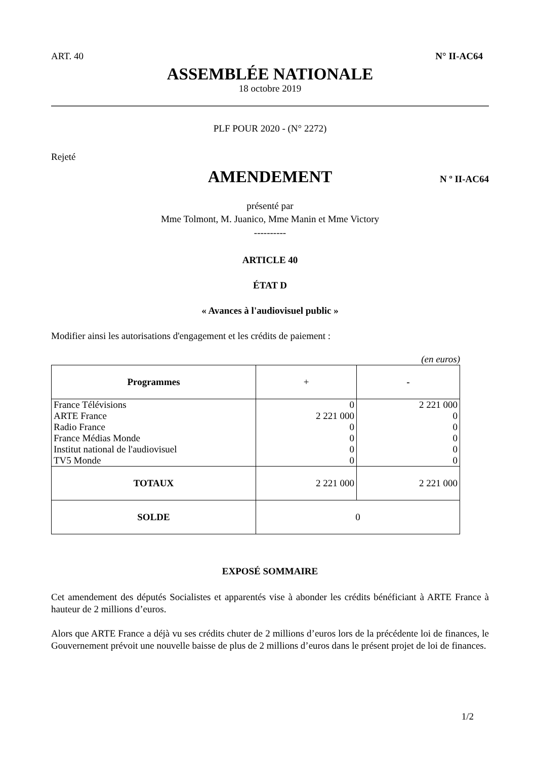ART. 40 N° II-AC64
ASSEMBLÉE NATIONALE
18 octobre 2019
PLF POUR 2020 - (N° 2272)
Rejeté
AMENDEMENT
N º II-AC64
présenté par
Mme Tolmont, M. Juanico, Mme Manin et Mme Victory
----------
ARTICLE 40
ÉTAT D
« Avances à l'audiovisuel public »
Modifier ainsi les autorisations d'engagement et les crédits de paiement :
(en euros)
| Programmes | + | - |
| --- | --- | --- |
| France Télévisions | 0 | 2 221 000 |
| ARTE France | 2 221 000 | 0 |
| Radio France | 0 | 0 |
| France Médias Monde | 0 | 0 |
| Institut national de l'audiovisuel | 0 | 0 |
| TV5 Monde | 0 | 0 |
| TOTAUX | 2 221 000 | 2 221 000 |
| SOLDE | 0 | |
EXPOSÉ SOMMAIRE
Cet amendement des députés Socialistes et apparentés vise à abonder les crédits bénéficiant à ARTE France à hauteur de 2 millions d’euros.
Alors que ARTE France a déjà vu ses crédits chuter de 2 millions d’euros lors de la précédente loi de finances, le Gouvernement prévoit une nouvelle baisse de plus de 2 millions d’euros dans le présent projet de loi de finances.
1/2